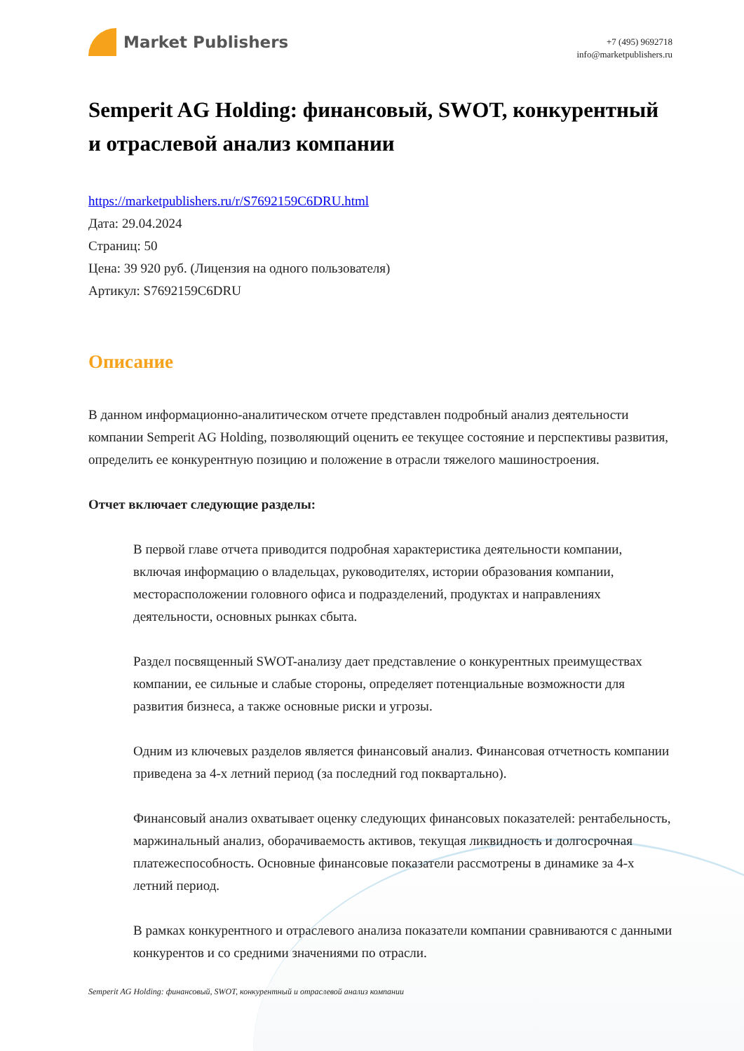Market Publishers
+7 (495) 9692718
info@marketpublishers.ru
Semperit AG Holding: финансовый, SWOT, конкурентный и отраслевой анализ компании
https://marketpublishers.ru/r/S7692159C6DRU.html
Дата: 29.04.2024
Страниц: 50
Цена: 39 920 руб. (Лицензия на одного пользователя)
Артикул: S7692159C6DRU
Описание
В данном информационно-аналитическом отчете представлен подробный анализ деятельности компании Semperit AG Holding, позволяющий оценить ее текущее состояние и перспективы развития, определить ее конкурентную позицию и положение в отрасли тяжелого машиностроения.
Отчет включает следующие разделы:
В первой главе отчета приводится подробная характеристика деятельности компании, включая информацию о владельцах, руководителях, истории образования компании, месторасположении головного офиса и подразделений, продуктах и направлениях деятельности, основных рынках сбыта.
Раздел посвященный SWOT-анализу дает представление о конкурентных преимуществах компании, ее сильные и слабые стороны, определяет потенциальные возможности для развития бизнеса, а также основные риски и угрозы.
Одним из ключевых разделов является финансовый анализ. Финансовая отчетность компании приведена за 4-х летний период (за последний год поквартально).
Финансовый анализ охватывает оценку следующих финансовых показателей: рентабельность, маржинальный анализ, оборачиваемость активов, текущая ликвидность и долгосрочная платежеспособность. Основные финансовые показатели рассмотрены в динамике за 4-х летний период.
В рамках конкурентного и отраслевого анализа показатели компании сравниваются с данными конкурентов и со средними значениями по отрасли.
Semperit AG Holding: финансовый, SWOT, конкурентный и отраслевой анализ компании